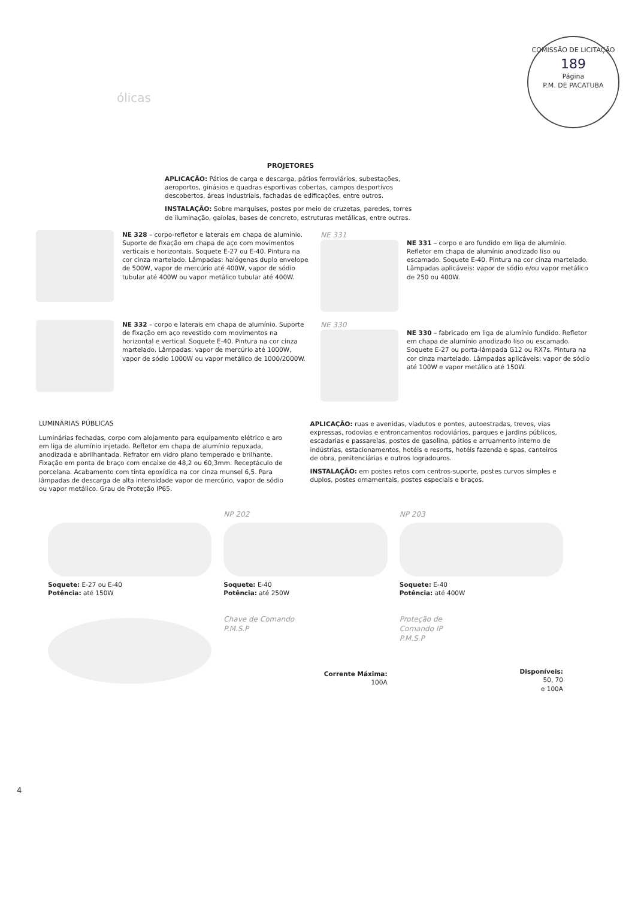COMISSÃO DE LICITAÇÃO
189
Página
P.M. DE PACATUBA
ólicas
PROJETORES
APLICAÇÃO: Pátios de carga e descarga, pátios ferroviários, subestações, aeroportos, ginásios e quadras esportivas cobertas, campos desportivos descobertos, áreas industriais, fachadas de edificações, entre outros.
INSTALAÇÃO: Sobre marquises, postes por meio de cruzetas, paredes, torres de iluminação, gaiolas, bases de concreto, estruturas metálicas, entre outras.
NE 328 – corpo-refletor e laterais em chapa de alumínio. Suporte de fixação em chapa de aço com movimentos verticais e horizontais. Soquete E-27 ou E-40. Pintura na cor cinza martelado. Lâmpadas: halógenas duplo envelope de 500W, vapor de mercúrio até 400W, vapor de sódio tubular até 400W ou vapor metálico tubular até 400W.
NE 331
NE 331 – corpo e aro fundido em liga de alumínio. Refletor em chapa de alumínio anodizado liso ou escamado. Soquete E-40. Pintura na cor cinza martelado. Lâmpadas aplicáveis: vapor de sódio e/ou vapor metálico de 250 ou 400W.
NE 332 – corpo e laterais em chapa de alumínio. Suporte de fixação em aço revestido com movimentos na horizontal e vertical. Soquete E-40. Pintura na cor cinza martelado. Lâmpadas: vapor de mercúrio até 1000W, vapor de sódio 1000W ou vapor metálico de 1000/2000W.
NE 330
NE 330 – fabricado em liga de alumínio fundido. Refletor em chapa de alumínio anodizado liso ou escamado. Soquete E-27 ou porta-lâmpada G12 ou RX7s. Pintura na cor cinza martelado. Lâmpadas aplicáveis: vapor de sódio até 100W e vapor metálico até 150W.
LUMINÁRIAS PÚBLICAS
Luminárias fechadas, corpo com alojamento para equipamento elétrico e aro em liga de alumínio injetado. Refletor em chapa de alumínio repuxada, anodizada e abrilhantada. Refrator em vidro plano temperado e brilhante. Fixação em ponta de braço com encaixe de 48,2 ou 60,3mm. Receptáculo de porcelana. Acabamento com tinta epoxídica na cor cinza munsel 6,5. Para lâmpadas de descarga de alta intensidade vapor de mercúrio, vapor de sódio ou vapor metálico. Grau de Proteção IP65.
APLICAÇÃO: ruas e avenidas, viadutos e pontes, autoestradas, trevos, vias expressas, rodovias e entroncamentos rodoviários, parques e jardins públicos, escadarias e passarelas, postos de gasolina, pátios e arruamento interno de indústrias, estacionamentos, hotéis e resorts, hotéis fazenda e spas, canteiros de obra, penitenciárias e outros logradouros.
INSTALAÇÃO: em postes retos com centros-suporte, postes curvos simples e duplos, postes ornamentais, postes especiais e braços.
Soquete: E-27 ou E-40
Potência: até 150W
NP 202
Soquete: E-40
Potência: até 250W
NP 203
Soquete: E-40
Potência: até 400W
Chave de Comando
P.M.S.P
Corrente Máxima:
100A
Proteção de
Comando IP
P.M.S.P
Disponíveis:
50, 70
e 100A
4